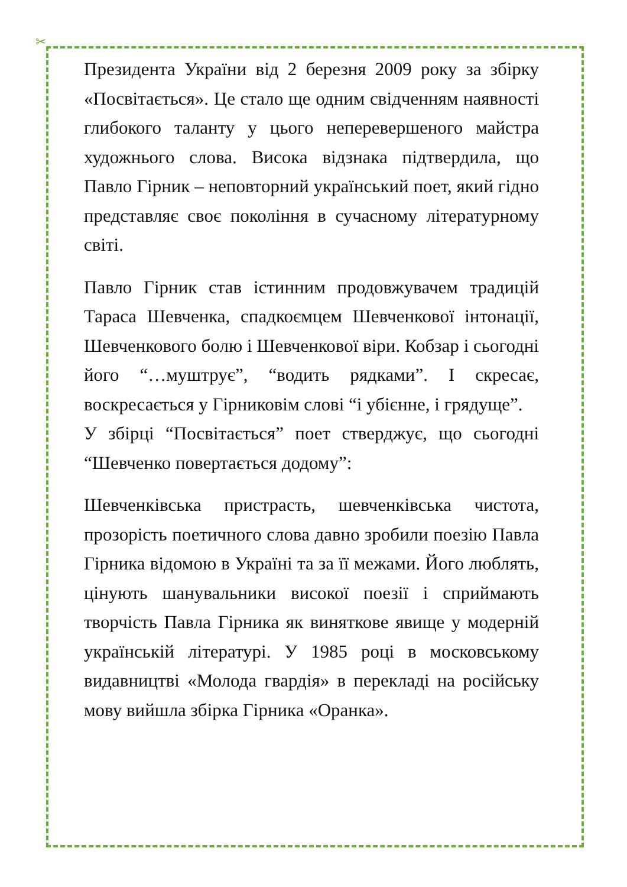✂
Президента України від 2 березня 2009 року за збірку «Посвітається». Це стало ще одним свідченням наявності глибокого таланту у цього неперевершеного майстра художнього слова. Висока відзнака підтвердила, що Павло Гірник – неповторний український поет, який гідно представляє своє покоління в сучасному літературному світі.
Павло Гірник став істинним продовжувачем традицій Тараса Шевченка, спадкоємцем Шевченкової інтонації, Шевченкового болю і Шевченкової віри. Кобзар і сьогодні його “…муштрує”, “водить рядками”. І скресає, воскресається у Гірниковім слові “і убієнне, і грядуще”.
У збірці “Посвітається” поет стверджує, що сьогодні “Шевченко повертається додому”:
Шевченківська пристрасть, шевченківська чистота, прозорість поетичного слова давно зробили поезію Павла Гірника відомою в Україні та за її межами. Його люблять, цінують шанувальники високої поезії і сприймають творчість Павла Гірника як виняткове явище у модерній українській літературі. У 1985 році в московському видавництві «Молода гвардія» в перекладі на російську мову вийшла збірка Гірника «Оранка».